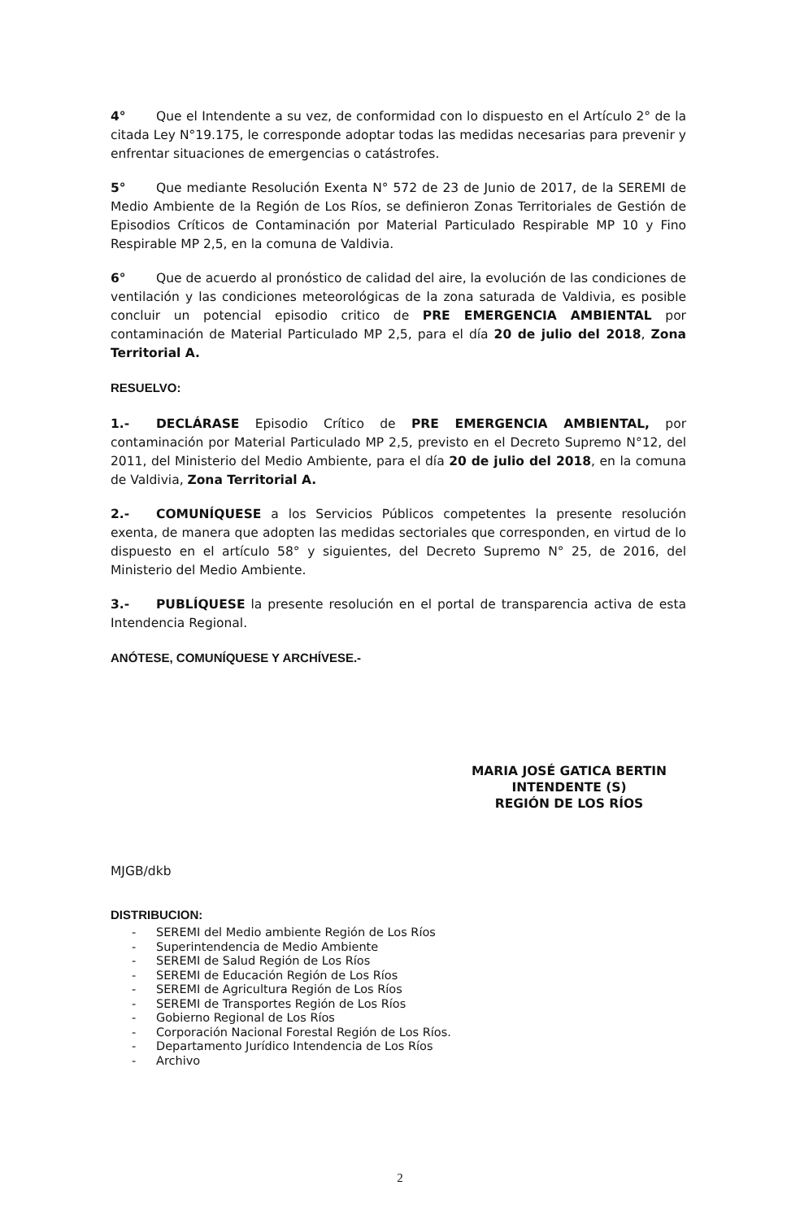4° Que el Intendente a su vez, de conformidad con lo dispuesto en el Artículo 2° de la citada Ley N°19.175, le corresponde adoptar todas las medidas necesarias para prevenir y enfrentar situaciones de emergencias o catástrofes.
5° Que mediante Resolución Exenta N° 572 de 23 de Junio de 2017, de la SEREMI de Medio Ambiente de la Región de Los Ríos, se definieron Zonas Territoriales de Gestión de Episodios Críticos de Contaminación por Material Particulado Respirable MP 10 y Fino Respirable MP 2,5, en la comuna de Valdivia.
6° Que de acuerdo al pronóstico de calidad del aire, la evolución de las condiciones de ventilación y las condiciones meteorológicas de la zona saturada de Valdivia, es posible concluir un potencial episodio critico de PRE EMERGENCIA AMBIENTAL por contaminación de Material Particulado MP 2,5, para el día 20 de julio del 2018, Zona Territorial A.
RESUELVO:
1.- DECLÁRASE Episodio Crítico de PRE EMERGENCIA AMBIENTAL, por contaminación por Material Particulado MP 2,5, previsto en el Decreto Supremo N°12, del 2011, del Ministerio del Medio Ambiente, para el día 20 de julio del 2018, en la comuna de Valdivia, Zona Territorial A.
2.- COMUNÍQUESE a los Servicios Públicos competentes la presente resolución exenta, de manera que adopten las medidas sectoriales que corresponden, en virtud de lo dispuesto en el artículo 58° y siguientes, del Decreto Supremo N° 25, de 2016, del Ministerio del Medio Ambiente.
3.- PUBLÍQUESE la presente resolución en el portal de transparencia activa de esta Intendencia Regional.
ANÓTESE, COMUNÍQUESE Y ARCHÍVESE.-
MARIA JOSÉ GATICA BERTIN
INTENDENTE (S)
REGIÓN DE LOS RÍOS
MJGB/dkb
DISTRIBUCION:
- SEREMI del Medio ambiente Región de Los Ríos
- Superintendencia de Medio Ambiente
- SEREMI de Salud Región de Los Ríos
- SEREMI de Educación Región de Los Ríos
- SEREMI de Agricultura Región de Los Ríos
- SEREMI de Transportes Región de Los Ríos
- Gobierno Regional de Los Ríos
- Corporación Nacional Forestal Región de Los Ríos.
- Departamento Jurídico Intendencia de Los Ríos
- Archivo
2